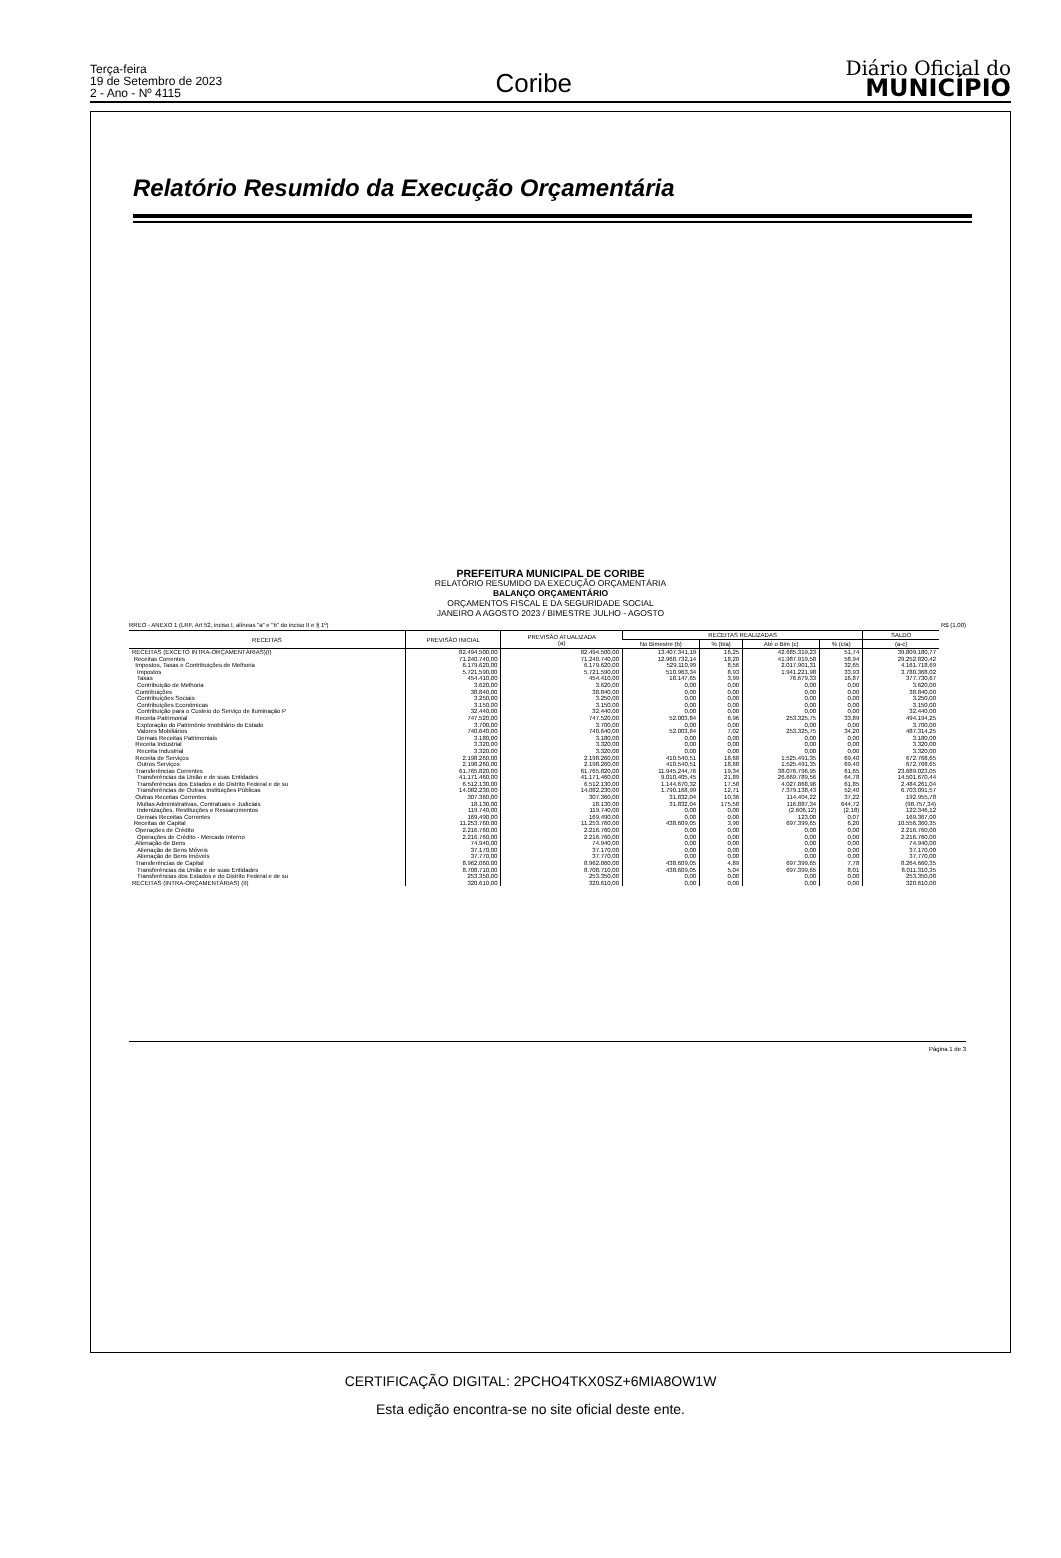Terça-feira
19 de Setembro de 2023
2 - Ano - Nº 4115
Coribe
Diário Oficial do
MUNICÍPIO
Relatório Resumido da Execução Orçamentária
PREFEITURA MUNICIPAL DE CORIBE
RELATÓRIO RESUMIDO DA EXECUÇÃO ORÇAMENTÁRIA
BALANÇO ORÇAMENTÁRIO
ORÇAMENTOS FISCAL E DA SEGURIDADE SOCIAL
JANEIRO A AGOSTO 2023 / BIMESTRE JULHO - AGOSTO
RREO - ANEXO 1 (LRF, Art 52, inciso I, alíneas "a" e "b" do inciso II e § 1º) R$ (1,00)
| RECEITAS | PREVISÃO INICIAL | PREVISÃO ATUALIZADA (a) | RECEITAS REALIZADAS | | | | SALDO |
| --- | --- | --- | --- | --- | --- | --- | --- |
| | | | No Bimestre (b) | % (b/a) | Até o Bim (c) | % (c/a) | (a-c) |
| RECEITAS (EXCETO INTRA-ORÇAMENTÁRIAS)(I) | 82.494.500,00 | 82.494.500,00 | 13.407.341,19 | 16,25 | 42.685.319,23 | 51,74 | 39.809.180,77 |
| Receitas Correntes | 71.240.740,00 | 71.240.740,00 | 12.968.732,14 | 18,20 | 41.987.919,58 | 58,94 | 29.252.820,42 |
| Impostos, Taxas e Contribuições de Melhoria | 6.179.620,00 | 6.179.620,00 | 529.110,99 | 8,56 | 2.017.901,31 | 32,65 | 4.161.718,69 |
| Impostos | 5.721.590,00 | 5.721.590,00 | 510.963,34 | 8,93 | 1.941.221,98 | 33,93 | 3.780.368,02 |
| Taxas | 454.410,00 | 454.410,00 | 18.147,65 | 3,99 | 76.679,33 | 16,87 | 377.730,67 |
| Contribuição de Melhoria | 3.620,00 | 3.620,00 | 0,00 | 0,00 | 0,00 | 0,00 | 3.620,00 |
| Contribuições | 38.840,00 | 38.840,00 | 0,00 | 0,00 | 0,00 | 0,00 | 38.840,00 |
| Contribuições Sociais | 3.250,00 | 3.250,00 | 0,00 | 0,00 | 0,00 | 0,00 | 3.250,00 |
| Contribuições Econômicas | 3.150,00 | 3.150,00 | 0,00 | 0,00 | 0,00 | 0,00 | 3.150,00 |
| Contribuição para o Custeio do Serviço de Iluminação P | 32.440,00 | 32.440,00 | 0,00 | 0,00 | 0,00 | 0,00 | 32.440,00 |
| Receita Patrimonial | 747.520,00 | 747.520,00 | 52.003,84 | 6,96 | 253.325,75 | 33,89 | 494.194,25 |
| Exploração do Patrimônio Imobiliário do Estado | 3.700,00 | 3.700,00 | 0,00 | 0,00 | 0,00 | 0,00 | 3.700,00 |
| Valores Mobiliários | 740.640,00 | 740.640,00 | 52.003,84 | 7,02 | 253.325,75 | 34,20 | 487.314,25 |
| Demais Receitas Patrimoniais | 3.180,00 | 3.180,00 | 0,00 | 0,00 | 0,00 | 0,00 | 3.180,00 |
| Receita Industrial | 3.320,00 | 3.320,00 | 0,00 | 0,00 | 0,00 | 0,00 | 3.320,00 |
| Receita Industrial | 3.320,00 | 3.320,00 | 0,00 | 0,00 | 0,00 | 0,00 | 3.320,00 |
| Receita de Serviços | 2.198.260,00 | 2.198.260,00 | 410.540,51 | 18,68 | 1.525.491,35 | 69,40 | 672.768,65 |
| Outros Serviços | 2.198.260,00 | 2.198.260,00 | 410.540,51 | 18,68 | 1.525.491,35 | 69,40 | 672.768,65 |
| Transferências Correntes | 61.765.820,00 | 61.765.820,00 | 11.945.244,76 | 19,34 | 38.076.796,95 | 61,65 | 23.689.023,05 |
| Transferências da União e de suas Entidades | 41.171.460,00 | 41.171.460,00 | 9.010.405,45 | 21,89 | 26.669.789,56 | 64,78 | 14.501.670,44 |
| Transferências dos Estados e do Distrito Federal e de su | 6.512.130,00 | 6.512.130,00 | 1.144.670,32 | 17,58 | 4.027.868,96 | 61,85 | 2.484.261,04 |
| Transferências de Outras Instituições Públicas | 14.082.230,00 | 14.082.230,00 | 1.790.168,99 | 12,71 | 7.379.138,43 | 52,40 | 6.703.091,57 |
| Outras Receitas Correntes | 307.360,00 | 307.360,00 | 31.832,04 | 10,36 | 114.404,22 | 37,22 | 192.955,78 |
| Multas Administrativas, Contratuais e Judiciais | 18.130,00 | 18.130,00 | 31.832,04 | 175,58 | 116.887,34 | 644,72 | (98.757,34) |
| Indenizações, Restituições e Ressarcimentos | 119.740,00 | 119.740,00 | 0,00 | 0,00 | (2.606,12) | (2,18) | 122.346,12 |
| Demais Receitas Correntes | 169.490,00 | 169.490,00 | 0,00 | 0,00 | 123,00 | 0,07 | 169.367,00 |
| Receitas de Capital | 11.253.760,00 | 11.253.760,00 | 438.609,05 | 3,90 | 697.399,65 | 6,20 | 10.556.360,35 |
| Operações de Crédito | 2.216.760,00 | 2.216.760,00 | 0,00 | 0,00 | 0,00 | 0,00 | 2.216.760,00 |
| Operações de Crédito - Mercado Interno | 2.216.760,00 | 2.216.760,00 | 0,00 | 0,00 | 0,00 | 0,00 | 2.216.760,00 |
| Alienação de Bens | 74.940,00 | 74.940,00 | 0,00 | 0,00 | 0,00 | 0,00 | 74.940,00 |
| Alienação de Bens Móveis | 37.170,00 | 37.170,00 | 0,00 | 0,00 | 0,00 | 0,00 | 37.170,00 |
| Alienação de Bens Imóveis | 37.770,00 | 37.770,00 | 0,00 | 0,00 | 0,00 | 0,00 | 37.770,00 |
| Transferências de Capital | 8.962.060,00 | 8.962.060,00 | 438.609,05 | 4,89 | 697.399,65 | 7,78 | 8.264.660,35 |
| Transferências da União e de suas Entidades | 8.708.710,00 | 8.708.710,00 | 438.609,05 | 5,04 | 697.399,65 | 8,01 | 8.011.310,35 |
| Transferências dos Estados e do Distrito Federal e de su | 253.350,00 | 253.350,00 | 0,00 | 0,00 | 0,00 | 0,00 | 253.350,00 |
| RECEITAS (INTRA-ORÇAMENTÁRIAS) (II) | 320.610,00 | 320.610,00 | 0,00 | 0,00 | 0,00 | 0,00 | 320.610,00 |
Página 1 de 3
CERTIFICAÇÃO DIGITAL: 2PCHO4TKX0SZ+6MIA8OW1W
Esta edição encontra-se no site oficial deste ente.